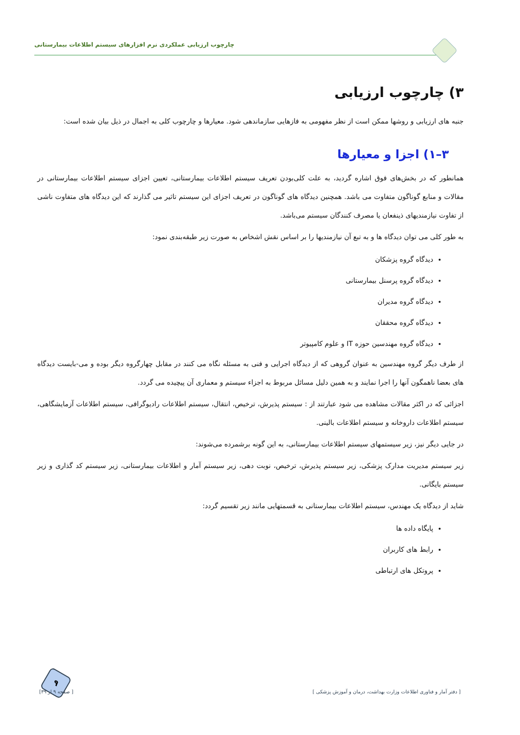چارچوب ارزیابی عملکردی نرم افزارهای سیستم اطلاعات بیمارستانی
۳) چارچوب ارزیابی
جنبه های ارزیابی و روشها ممکن است از نظر مفهومی به فازهایی سازماندهی شود. معیارها و چارچوب کلی به اجمال در ذیل بیان شده است:
۳–۱) اجزا و معیارها
همانطور که در بخش‌های فوق اشاره گردید، به علت کلی‌بودن تعریف سیستم اطلاعات بیمارستانی، تعیین اجزای سیستم اطلاعات بیمارستانی در مقالات و منابع گوناگون متفاوت می باشد. همچنین دیدگاه های گوناگون در تعریف اجزای این سیستم تاثیر می گذارند که این دیدگاه های متفاوت ناشی از تفاوت نیازمندیهای ذینفعان یا مصرف کنندگان سیستم می‌باشد.
به طور کلی می توان دیدگاه ها و به تبع آن نیازمندیها را بر اساس نقش اشخاص به صورت زیر طبقه‌بندی نمود:
دیدگاه گروه پزشکان
دیدگاه گروه پرسنل بیمارستانی
دیدگاه گروه مدیران
دیدگاه گروه محققان
دیدگاه گروه مهندسین حوزه IT و علوم کامپیوتر
از طرف دیگر گروه مهندسین به عنوان گروهی که از دیدگاه اجرایی و فنی به مسئله نگاه می کنند در مقابل چهارگروه دیگر بوده و می-بایست دیدگاه های بعضا ناهمگون آنها را اجرا نمایند و به همین دلیل مسائل مربوط به اجزاء سیستم و معماری آن پیچیده می گردد.
اجزائی که در اکثر مقالات مشاهده می شود عبارتند از : سیستم پذیرش، ترخیص، انتقال، سیستم اطلاعات رادیوگرافی، سیستم اطلاعات آزمایشگاهی، سیستم اطلاعات داروخانه و سیستم اطلاعات بالینی.
در جایی دیگر نیز، زیر سیستمهای سیستم اطلاعات بیمارستانی، به این گونه برشمرده می‌شوند:
زیر سیستم مدیریت مدارک پزشکی، زیر سیستم پذیرش، ترخیص، نوبت دهی، زیر سیستم آمار و اطلاعات بیمارستانی، زیر سیستم کد گذاری و زیر سیستم بایگانی.
شاید از دیدگاه یک مهندس، سیستم اطلاعات بیمارستانی به قسمتهایی مانند زیر تقسیم گردد:
پایگاه داده ها
رابط های کاربران
پروتکل های ارتباطی
۹
[ دفتر آمار و فناوری اطلاعات وزارت بهداشت، درمان و آموزش پزشکی ] [ صفحه ۹ از ۳۹]